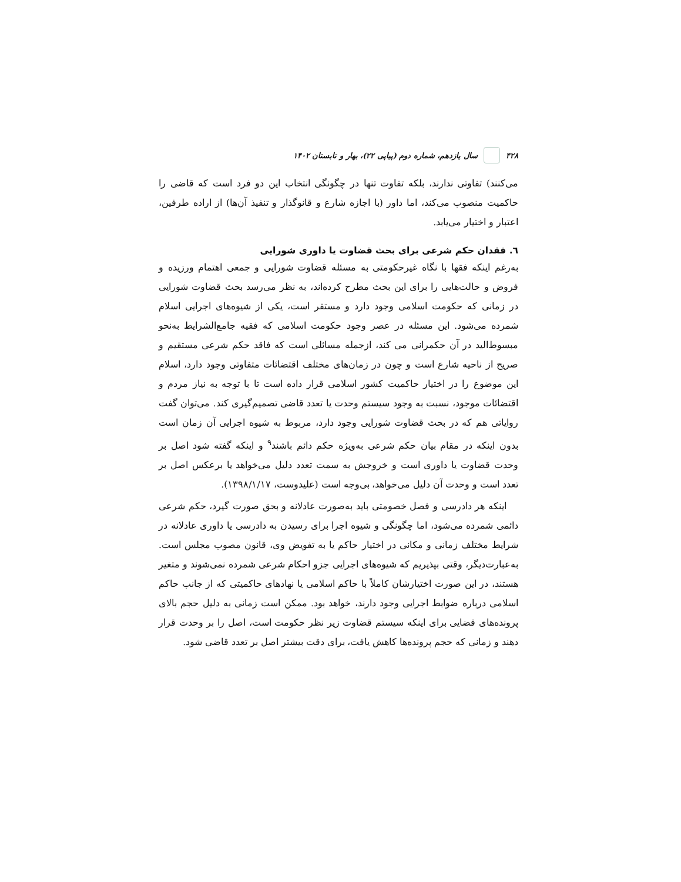۴۲۸ سال یازدهم، شماره دوم (پیاپی ۲۲)، بهار و تابستان ۱۴۰۲
می‌کنند) تفاوتی ندارند، بلکه تفاوت تنها در چگونگی انتخاب این دو فرد است که قاضی را حاکمیت منصوب می‌کند، اما داور (با اجازه شارع و قانوگذار و تنفیذ آن‌ها) از اراده طرفین، اعتبار و اختیار می‌یابد.
٦. فقدان حکم شرعی برای بحث قضاوت یا داوری شورایی
به‌رغم اینکه فقها با نگاه غیرحکومتی به مسئله قضاوت شورایی و جمعی اهتمام ورزیده و فروض و حالت‌هایی را برای این بحث مطرح کرده‌اند، به نظر می‌رسد بحث قضاوت شورایی در زمانی که حکومت اسلامی وجود دارد و مستقر است، یکی از شیوه‌های اجرایی اسلام شمرده می‌شود. این مسئله در عصر وجود حکومت اسلامی که فقیه جامع‌الشرایط به‌نحو مبسوط‌الید در آن حکمرانی می کند، ازجمله مسائلی است که فاقد حکم شرعی مستقیم و صریح از ناحیه شارع است و چون در زمان‌های مختلف اقتضائات متفاوتی وجود دارد، اسلام این موضوع را در اختیار حاکمیت کشور اسلامی قرار داده است تا با توجه به نیاز مردم و اقتضائات موجود، نسبت به وجود سیستم وحدت یا تعدد قاضی تصمیم‌گیری کند. می‌توان گفت روایاتی هم که در بحث قضاوت شورایی وجود دارد، مربوط به شیوه اجرایی آن زمان است بدون اینکه در مقام بیان حکم شرعی به‌ویژه حکم دائم باشند<sup>۹</sup> و اینکه گفته شود اصل بر وحدت قضاوت یا داوری است و خروجش به سمت تعدد دلیل می‌خواهد یا برعکس اصل بر تعدد است و وحدت آن دلیل می‌خواهد، بی‌وجه است (علیدوست، ۱۳۹۸/۱/۱۷).
اینکه هر دادرسی و فصل خصومتی باید به‌صورت عادلانه و بحق صورت گیرد، حکم شرعی دائمی شمرده می‌شود، اما چگونگی و شیوه اجرا برای رسیدن به دادرسی یا داوری عادلانه در شرایط مختلف زمانی و مکانی در اختیار حاکم یا به تفویض وی، قانون مصوب مجلس است. به‌عبارت‌دیگر، وقتی بپذیریم که شیوه‌های اجرایی جزو احکام شرعی شمرده نمی‌شوند و متغیر هستند، در این صورت اختیارشان کاملاً با حاکم اسلامی یا نهادهای حاکمیتی که از جانب حاکم اسلامی درباره ضوابط اجرایی وجود دارند، خواهد بود. ممکن است زمانی به دلیل حجم بالای پرونده‌های قضایی برای اینکه سیستم قضاوت زیر نظر حکومت است، اصل را بر وحدت قرار دهند و زمانی که حجم پرونده‌ها کاهش یافت، برای دقت بیشتر اصل بر تعدد قاضی شود.